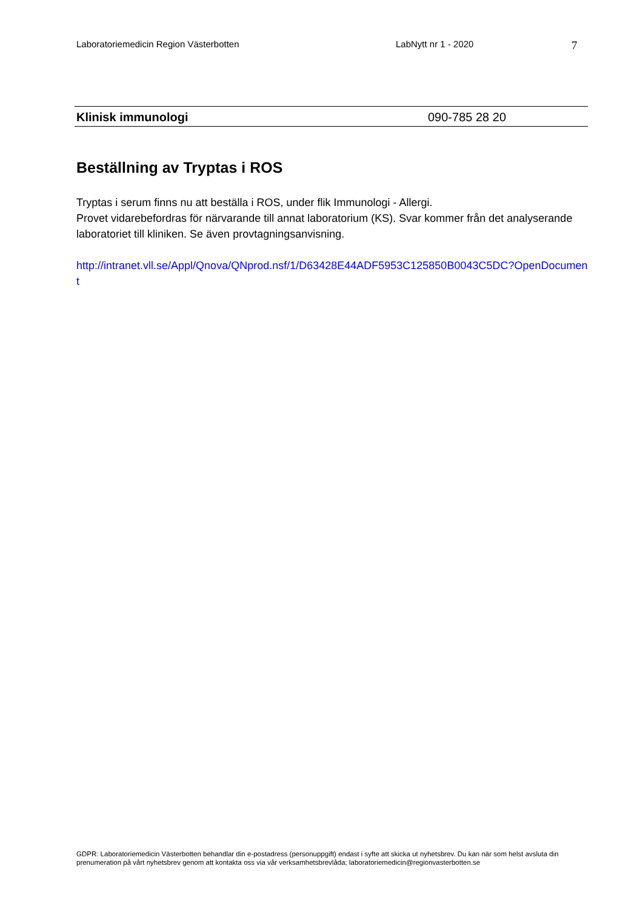Laboratoriemedicin Region Västerbotten LabNytt nr 1 - 2020 7
Klinisk immunologi 090-785 28 20
Beställning av Tryptas i ROS
Tryptas i serum finns nu att beställa i ROS, under flik Immunologi - Allergi.
Provet vidarebefordras för närvarande till annat laboratorium (KS). Svar kommer från det analyserande laboratoriet till kliniken. Se även provtagningsanvisning.
http://intranet.vll.se/Appl/Qnova/QNprod.nsf/1/D63428E44ADF5953C125850B0043C5DC?OpenDocument
GDPR: Laboratoriemedicin Västerbotten behandlar din e-postadress (personuppgift) endast i syfte att skicka ut nyhetsbrev. Du kan när som helst avsluta din prenumeration på vårt nyhetsbrev genom att kontakta oss via vår verksamhetsbrevlåda; laboratoriemedicin@regionvasterbotten.se